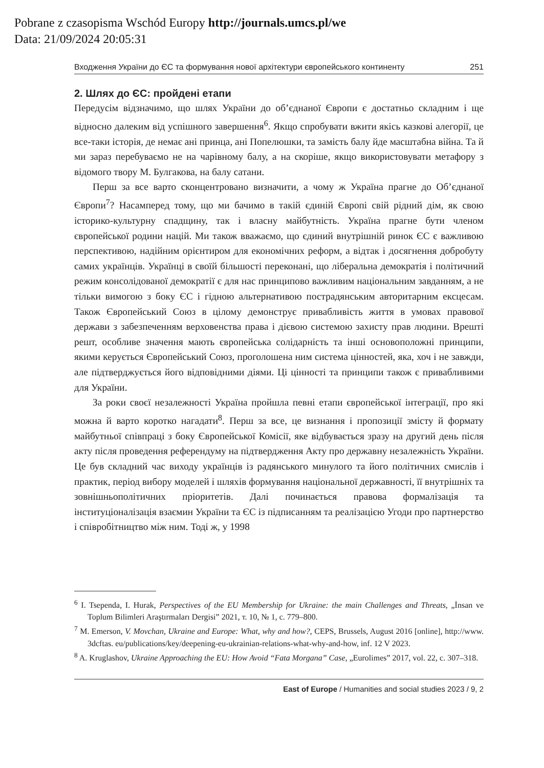Pobrane z czasopisma Wschód Europy http://journals.umcs.pl/we
Data: 21/09/2024 20:05:31
Входження України до ЄС та формування нової архітектури європейського континенту 251
2. Шлях до ЄС: пройдені етапи
Передусім відзначимо, що шлях України до об’єднаної Європи є достатньо складним і ще відносно далеким від успішного завершення<sup>6</sup>. Якщо спробувати вжити якісь казкові алегорії, це все-таки історія, де немає ані принца, ані Попелюшки, та замість балу йде масштабна війна. Та й ми зараз перебуваємо не на чарівному балу, а на скоріше, якщо використовувати метафору з відомого твору М. Булгакова, на балу сатани.
Перш за все варто сконцентровано визначити, а чому ж Україна прагне до Об’єднаної Європи<sup>7</sup>? Насамперед тому, що ми бачимо в такій єдиній Європі свій рідний дім, як свою історико-культурну спадщину, так і власну майбутність. Україна прагне бути членом європейської родини націй. Ми також вважаємо, що єдиний внутрішній ринок ЄС є важливою перспективою, надійним орієнтиром для економічних реформ, а відтак і досягнення добробуту самих українців. Українці в своїй більшості переконані, що ліберальна демократія і політичний режим консолідованої демократії є для нас принципово важливим національним завданням, а не тільки вимогою з боку ЄС і гідною альтернативою пострадянським авторитарним ексцесам. Також Європейський Союз в цілому демонструє привабливість життя в умовах правової держави з забезпеченням верховенства права і дієвою системою захисту прав людини. Врешті решт, особливе значення мають європейська солідарність та інші основоположні принципи, якими керується Європейський Союз, проголошена ним система цінностей, яка, хоч і не завжди, але підтверджується його відповідними діями. Ці цінності та принципи також є привабливими для України.
За роки своєї незалежності Україна пройшла певні етапи європейської інтеграції, про які можна й варто коротко нагадати<sup>8</sup>. Перш за все, це визнання і пропозиції змісту й формату майбутньої співпраці з боку Європейської Комісії, яке відбувається зразу на другий день після акту після проведення референдуму на підтвердження Акту про державну незалежність України. Це був складний час виходу українців із радянського минулого та його політичних смислів і практик, період вибору моделей і шляхів формування національної державності, її внутрішніх та зовнішньополітичних пріоритетів. Далі починається правова формалізація та інституціоналізація взаємин України та ЄС із підписанням та реалізацією Угоди про партнерство і співробітництво між ним. Тоді ж, у 1998
<sup>6</sup> I. Tsependa, I. Hurak, Perspectives of the EU Membership for Ukraine: the main Challenges and Threats, „İnsan ve Toplum Bilimleri Araştırmaları Dergisi” 2021, т. 10, № 1, с. 779–800.
<sup>7</sup> M. Emerson, V. Movchan, Ukraine and Europe: What, why and how?, CEPS, Brussels, August 2016 [online], http://www. 3dcftas. eu/publications/key/deepening-eu-ukrainian-relations-what-why-and-how, inf. 12 V 2023.
<sup>8</sup> A. Kruglashov, Ukraine Approaching the EU: How Avoid “Fata Morgana” Case, „Eurolimes” 2017, vol. 22, с. 307–318.
East of Europe / Humanities and social studies 2023 / 9, 2